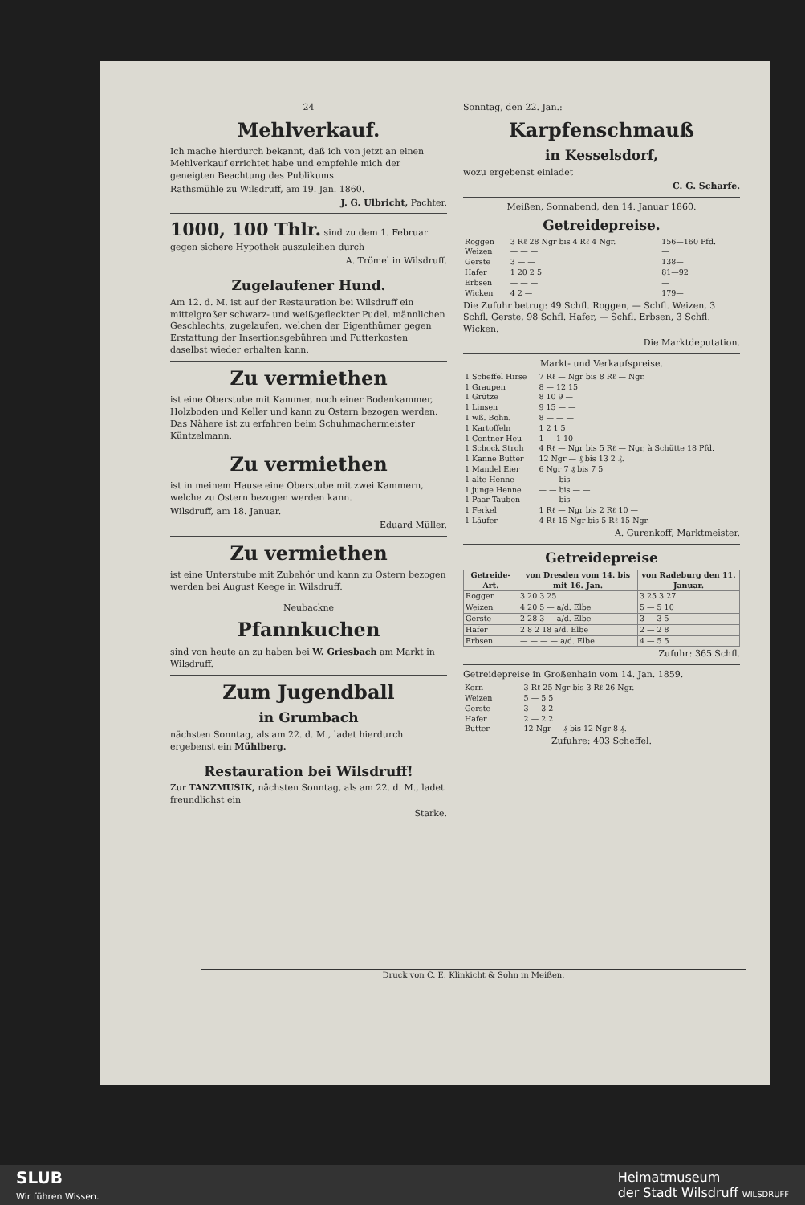24
Mehlverkauf.
Ich mache hierdurch bekannt, daß ich von jetzt an einen Mehlverkauf errichtet habe und empfehle mich der geneigten Beachtung des Publikums.
Rathsmühle zu Wilsdruff, am 19. Jan. 1860.
J. G. Ulbricht, Pachter.
1000, 100 Thlr. sind zu dem 1. Februar gegen sichere Hypothek auszuleihen durch
A. Trömel in Wilsdruff.
Zugelaufener Hund.
Am 12. d. M. ist auf der Restauration bei Wilsdruff ein mittelgroßer schwarz- und weißgefleckter Pudel, männlichen Geschlechts, zugelaufen, welchen der Eigenthümer gegen Erstattung der Insertionsgebühren und Futterkosten daselbst wieder erhalten kann.
Zu vermiethen
ist eine Oberstube mit Kammer, noch einer Bodenkammer, Holzboden und Keller und kann zu Ostern bezogen werden. Das Nähere ist zu erfahren beim Schuhmachermeister Küntzelmann.
Zu vermiethen
ist in meinem Hause eine Oberstube mit zwei Kammern, welche zu Ostern bezogen werden kann.
Wilsdruff, am 18. Januar.
Eduard Müller.
Zu vermiethen
ist eine Unterstube mit Zubehör und kann zu Ostern bezogen werden bei August Keege in Wilsdruff.
Neubackne
Pfannkuchen
sind von heute an zu haben bei W. Griesbach am Markt in Wilsdruff.
Zum Jugendball
in Grumbach
nächsten Sonntag, als am 22. d. M., ladet hierdurch ergebenst ein Mühlberg.
Restauration bei Wilsdruff!
Zur TANZMUSIK, nächsten Sonntag, als am 22. d. M., ladet freundlichst ein
Starke.
Sonntag, den 22. Jan.:
Karpfenschmauß
in Kesselsdorf,
wozu ergebenst einladet
C. G. Scharfe.
Meißen, Sonnabend, den 14. Januar 1860.
Getreidepreise.
| Roggen | 3 Rℓ 28 Ngr bis 4 Rℓ 4 Ngr. | 156—160 Pfd. |
| Weizen | — — — | — |
| Gerste | 3 — — | 138— |
| Hafer | 1 20 2 5 | 81—92 |
| Erbsen | — — — | — |
| Wicken | 4 2 — | 179— |
Die Zufuhr betrug: 49 Schfl. Roggen, — Schfl. Weizen, 3 Schfl. Gerste, 98 Schfl. Hafer, — Schfl. Erbsen, 3 Schfl. Wicken.
Die Marktdeputation.
Markt- und Verkaufspreise.
| 1 Scheffel Hirse | 7 Rℓ — Ngr bis 8 Rℓ — Ngr. |
| 1 Graupen | 8 — 12 15 |
| 1 Grütze | 8 10 9 — |
| 1 Linsen | 9 15 — — |
| 1 wß. Bohn. | 8 — — — |
| 1 Kartoffeln | 1 2 1 5 |
| 1 Centner Heu | 1 — 1 10 |
| 1 Schock Stroh | 4 Rℓ — Ngr bis 5 Rℓ — Ngr, à Schütte 18 Pfd. |
| 1 Kanne Butter | 12 Ngr — ₰ bis 13 2 ₰. |
| 1 Mandel Eier | 6 Ngr 7 ₰ bis 7 5 |
| 1 alte Henne | — — bis — — |
| 1 junge Henne | — — bis — — |
| 1 Paar Tauben | — — bis — — |
| 1 Ferkel | 1 Rℓ — Ngr bis 2 Rℓ 10 — |
| 1 Läufer | 4 Rℓ 15 Ngr bis 5 Rℓ 15 Ngr. |
A. Gurenkoff, Marktmeister.
Getreidepreise
| Getreide-Art. | von Dresden vom 14. bis mit 16. Jan. | von Radeburg den 11. Januar. |
| --- | --- | --- |
| Roggen | 3 20 3 25 | 3 25 3 27 |
| Weizen | 4 20 5 — a/d. Elbe | 5 — 5 10 |
| Gerste | 2 28 3 — a/d. Elbe | 3 — 3 5 |
| Hafer | 2 8 2 18 a/d. Elbe | 2 — 2 8 |
| Erbsen | — — — — a/d. Elbe | 4 — 5 5 |
Zufuhr: 365 Schfl.
Getreidepreise in Großenhain vom 14. Jan. 1859.
| Korn | 3 Rℓ 25 Ngr bis 3 Rℓ 26 Ngr. |
| Weizen | 5 — 5 5 |
| Gerste | 3 — 3 2 |
| Hafer | 2 — 2 2 |
| Butter | 12 Ngr — ₰ bis 12 Ngr 8 ₰. |
Zufuhre: 403 Scheffel.
Druck von C. E. Klinkicht & Sohn in Meißen.
SLUB
Wir führen Wissen.
Heimatmuseum
der Stadt Wilsdruff WILSDRUFF